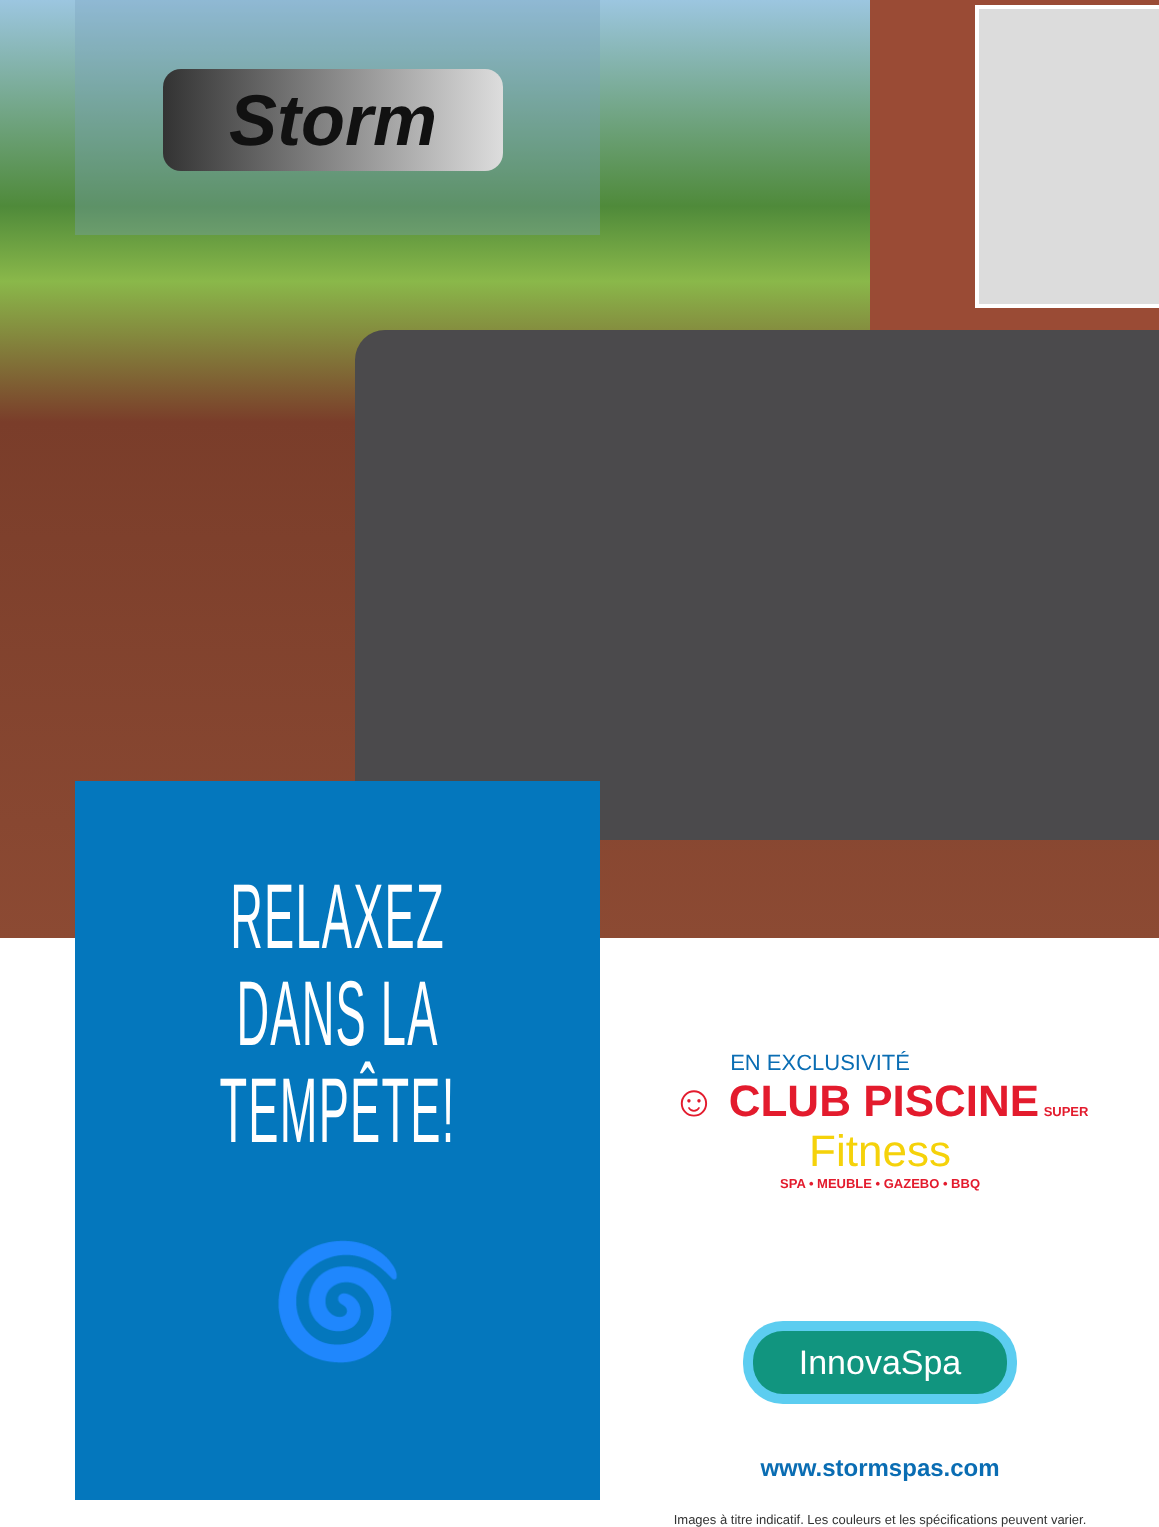Storm
RELAXEZ
DANS LA
TEMPÊTE!
🌀
EN EXCLUSIVITÉ
☺ CLUB PISCINE SUPER Fitness
SPA • MEUBLE • GAZEBO • BBQ
InnovaSpa
www.stormspas.com
Images à titre indicatif. Les couleurs et les spécifications peuvent varier.